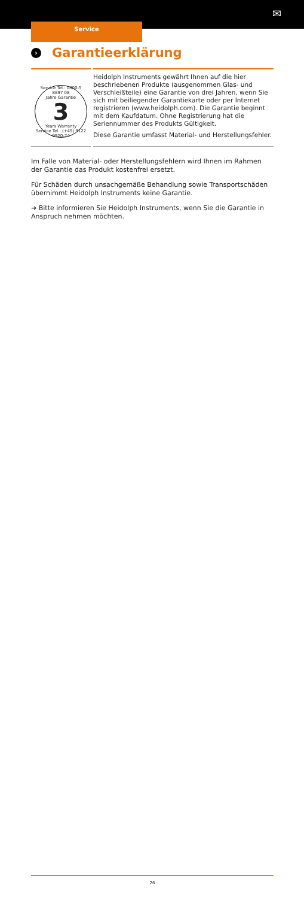✉
Service
› Garantieerklärung
Service Tel.: 0800-5 8897 08
Jahre Garantie
3
Years Warranty
Service Tel.: (+49) 9122 9920-74
Heidolph Instruments gewährt Ihnen auf die hier beschriebenen Produkte (ausgenommen Glas- und Verschleißteile) eine Garantie von drei Jahren, wenn Sie sich mit beiliegender Garantiekarte oder per Internet registrieren (www.heidolph.com). Die Garantie beginnt mit dem Kaufdatum. Ohne Registrierung hat die Seriennummer des Produkts Gültigkeit.
Diese Garantie umfasst Material- und Herstellungsfehler.
Im Falle von Material- oder Herstellungsfehlern wird Ihnen im Rahmen der Garantie das Produkt kostenfrei ersetzt.
Für Schäden durch unsachgemäße Behandlung sowie Transportschäden übernimmt Heidolph Instruments keine Garantie.
➜ Bitte informieren Sie Heidolph Instruments, wenn Sie die Garantie in Anspruch nehmen möchten.
26